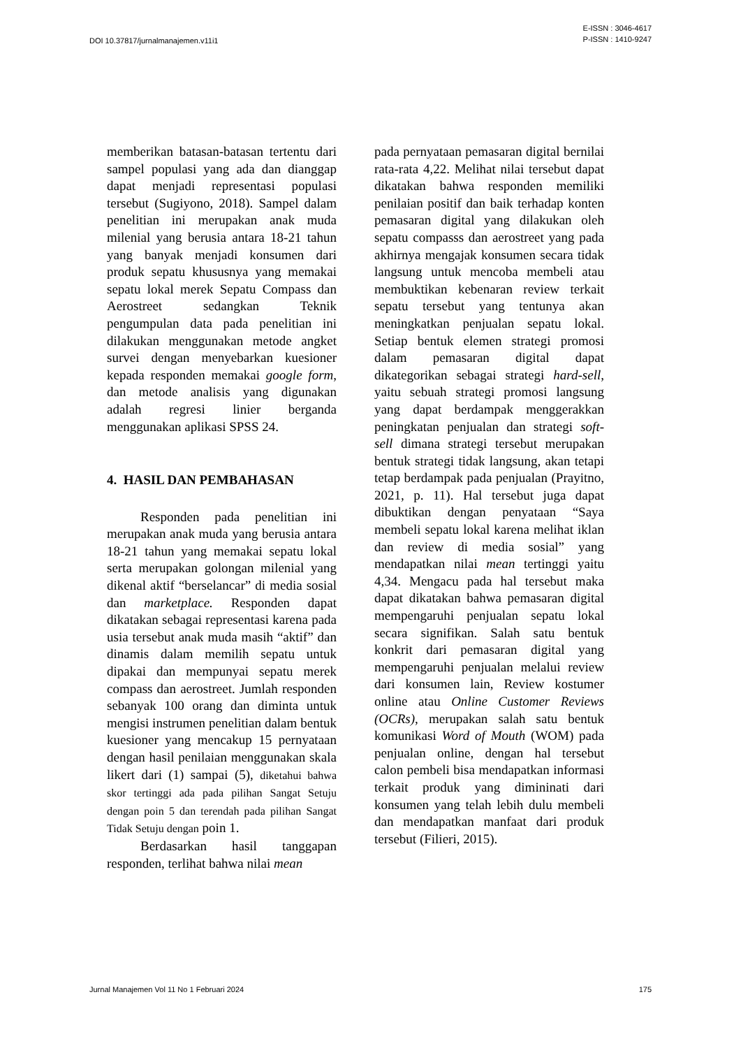DOI 10.37817/jurnalmanajemen.v11i1
E-ISSN : 3046-4617
P-ISSN : 1410-9247
memberikan batasan-batasan tertentu dari sampel populasi yang ada dan dianggap dapat menjadi representasi populasi tersebut (Sugiyono, 2018). Sampel dalam penelitian ini merupakan anak muda milenial yang berusia antara 18-21 tahun yang banyak menjadi konsumen dari produk sepatu khususnya yang memakai sepatu lokal merek Sepatu Compass dan Aerostreet sedangkan Teknik pengumpulan data pada penelitian ini dilakukan menggunakan metode angket survei dengan menyebarkan kuesioner kepada responden memakai google form, dan metode analisis yang digunakan adalah regresi linier berganda menggunakan aplikasi SPSS 24.
4. HASIL DAN PEMBAHASAN
Responden pada penelitian ini merupakan anak muda yang berusia antara 18-21 tahun yang memakai sepatu lokal serta merupakan golongan milenial yang dikenal aktif “berselancar” di media sosial dan marketplace. Responden dapat dikatakan sebagai representasi karena pada usia tersebut anak muda masih “aktif” dan dinamis dalam memilih sepatu untuk dipakai dan mempunyai sepatu merek compass dan aerostreet. Jumlah responden sebanyak 100 orang dan diminta untuk mengisi instrumen penelitian dalam bentuk kuesioner yang mencakup 15 pernyataan dengan hasil penilaian menggunakan skala likert dari (1) sampai (5), diketahui bahwa skor tertinggi ada pada pilihan Sangat Setuju dengan poin 5 dan terendah pada pilihan Sangat Tidak Setuju dengan poin 1.
Berdasarkan hasil tanggapan responden, terlihat bahwa nilai mean
pada pernyataan pemasaran digital bernilai rata-rata 4,22. Melihat nilai tersebut dapat dikatakan bahwa responden memiliki penilaian positif dan baik terhadap konten pemasaran digital yang dilakukan oleh sepatu compasss dan aerostreet yang pada akhirnya mengajak konsumen secara tidak langsung untuk mencoba membeli atau membuktikan kebenaran review terkait sepatu tersebut yang tentunya akan meningkatkan penjualan sepatu lokal. Setiap bentuk elemen strategi promosi dalam pemasaran digital dapat dikategorikan sebagai strategi hard-sell, yaitu sebuah strategi promosi langsung yang dapat berdampak menggerakkan peningkatan penjualan dan strategi soft-sell dimana strategi tersebut merupakan bentuk strategi tidak langsung, akan tetapi tetap berdampak pada penjualan (Prayitno, 2021, p. 11). Hal tersebut juga dapat dibuktikan dengan penyataan “Saya membeli sepatu lokal karena melihat iklan dan review di media sosial” yang mendapatkan nilai mean tertinggi yaitu 4,34. Mengacu pada hal tersebut maka dapat dikatakan bahwa pemasaran digital mempengaruhi penjualan sepatu lokal secara signifikan. Salah satu bentuk konkrit dari pemasaran digital yang mempengaruhi penjualan melalui review dari konsumen lain, Review kostumer online atau Online Customer Reviews (OCRs), merupakan salah satu bentuk komunikasi Word of Mouth (WOM) pada penjualan online, dengan hal tersebut calon pembeli bisa mendapatkan informasi terkait produk yang dimininati dari konsumen yang telah lebih dulu membeli dan mendapatkan manfaat dari produk tersebut (Filieri, 2015).
Jurnal Manajemen Vol 11 No 1 Februari 2024
175